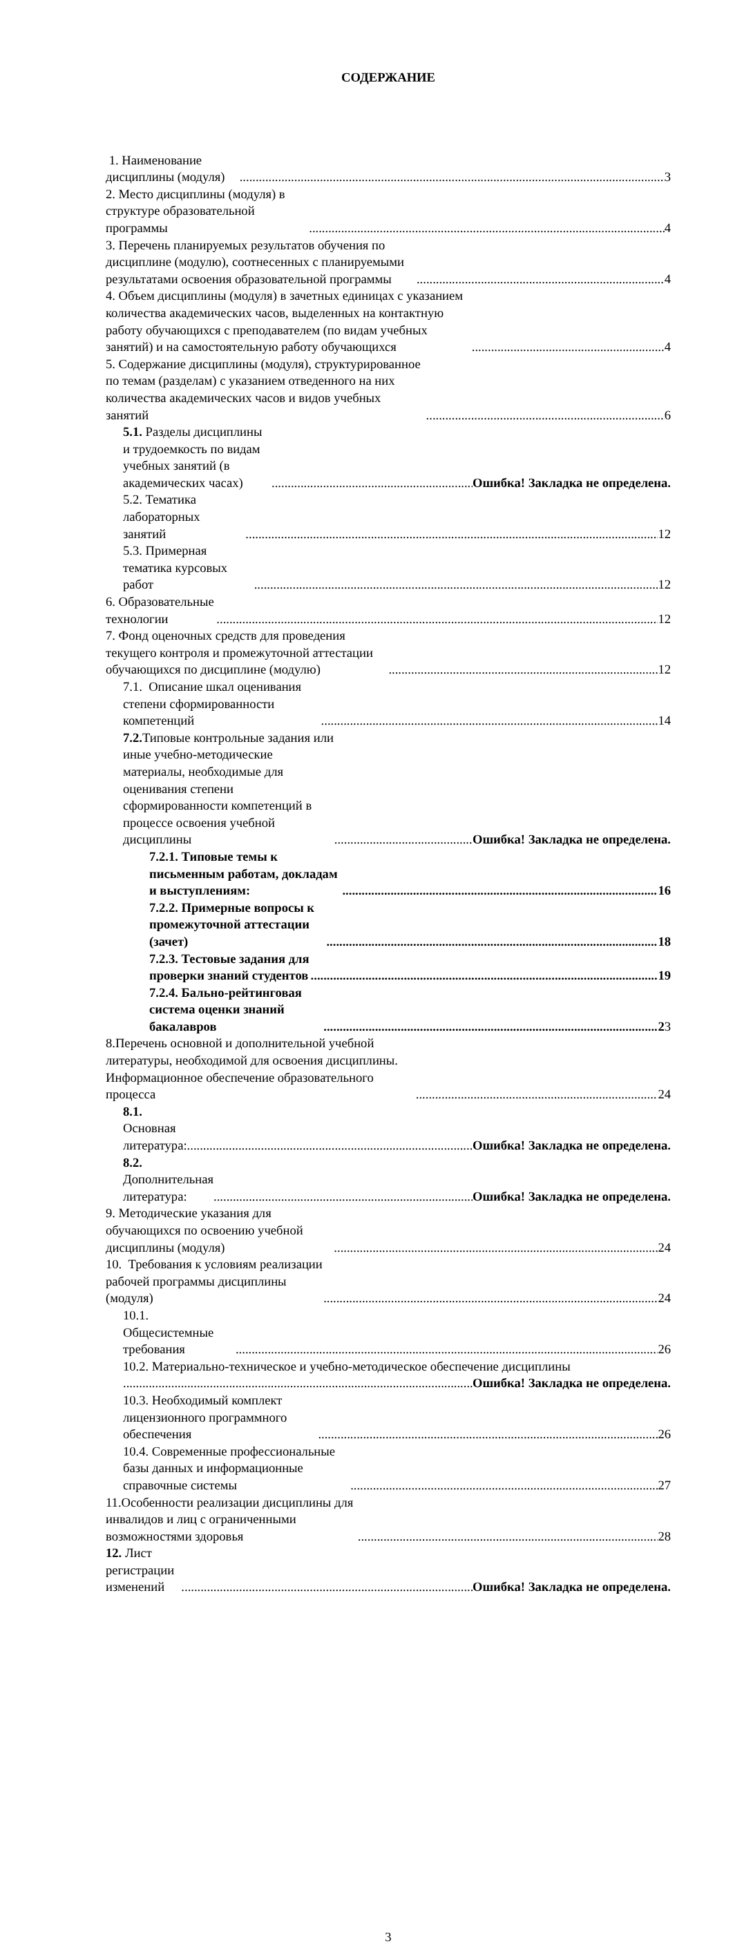СОДЕРЖАНИЕ
1. Наименование дисциплины (модуля) 3
2. Место дисциплины (модуля) в структуре образовательной программы 4
3. Перечень планируемых результатов обучения по дисциплине (модулю), соотнесенных с планируемыми результатами освоения образовательной программы 4
4. Объем дисциплины (модуля) в зачетных единицах с указанием количества академических часов, выделенных на контактную работу обучающихся с преподавателем (по видам учебных занятий) и на самостоятельную работу обучающихся 4
5. Содержание дисциплины (модуля), структурированное по темам (разделам) с указанием отведенного на них количества академических часов и видов учебных занятий 6
5.1. Разделы дисциплины и трудоемкость по видам учебных занятий (в академических часах) Ошибка! Закладка не определена.
5.2. Тематика лабораторных занятий 12
5.3. Примерная тематика курсовых работ 12
6. Образовательные технологии 12
7. Фонд оценочных средств для проведения текущего контроля и промежуточной аттестации обучающихся по дисциплине (модулю) 12
7.1. Описание шкал оценивания степени сформированности компетенций 14
7.2. Типовые контрольные задания или иные учебно-методические материалы, необходимые для оценивания степени сформированности компетенций в процессе освоения учебной дисциплины Ошибка! Закладка не определена.
7.2.1. Типовые темы к письменным работам, докладам и выступлениям: 16
7.2.2. Примерные вопросы к промежуточной аттестации (зачет) 18
7.2.3. Тестовые задания для проверки знаний студентов 19
7.2.4. Бально-рейтинговая система оценки знаний бакалавров 23
8.Перечень основной и дополнительной учебной литературы, необходимой для освоения дисциплины. Информационное обеспечение образовательного процесса 24
8.1. Основная литература: Ошибка! Закладка не определена.
8.2. Дополнительная литература: Ошибка! Закладка не определена.
9. Методические указания для обучающихся по освоению учебной дисциплины (модуля) 24
10. Требования к условиям реализации рабочей программы дисциплины (модуля) 24
10.1. Общесистемные требования 26
10.2. Материально-техническое и учебно-методическое обеспечение дисциплины
Ошибка! Закладка не определена.
10.3. Необходимый комплект лицензионного программного обеспечения 26
10.4. Современные профессиональные базы данных и информационные справочные системы 27
11.Особенности реализации дисциплины для инвалидов и лиц с ограниченными возможностями здоровья 28
12. Лист регистрации изменений Ошибка! Закладка не определена.
3